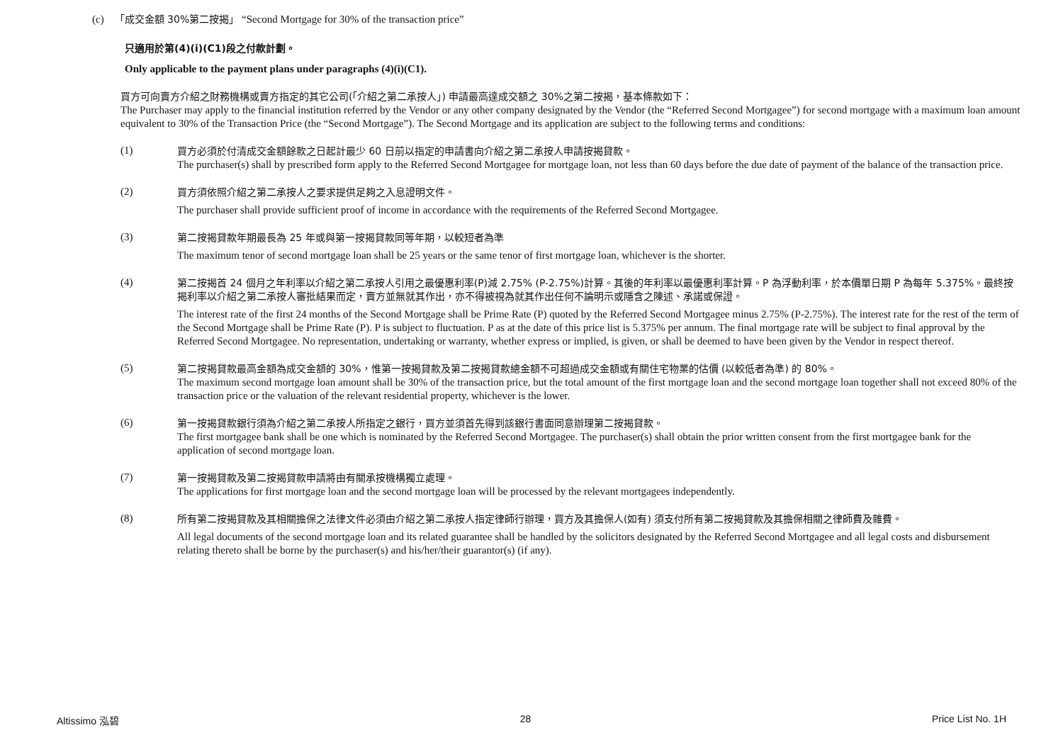(c) 「成交金額 30%第二按揭」 “Second Mortgage for 30% of the transaction price”
只適用於第(4)(i)(C1)段之付款計劃。
Only applicable to the payment plans under paragraphs (4)(i)(C1).
買方可向賣方介紹之財務機構或賣方指定的其它公司(「介紹之第二承按人」) 申請最高達成交額之 30%之第二按揭，基本條款如下：
The Purchaser may apply to the financial institution referred by the Vendor or any other company designated by the Vendor (the “Referred Second Mortgagee”) for second mortgage with a maximum loan amount equivalent to 30% of the Transaction Price (the “Second Mortgage”). The Second Mortgage and its application are subject to the following terms and conditions:
(1)
買方必須於付清成交金額餘款之日起計最少 60 日前以指定的申請書向介紹之第二承按人申請按揭貸款。
The purchaser(s) shall by prescribed form apply to the Referred Second Mortgagee for mortgage loan, not less than 60 days before the due date of payment of the balance of the transaction price.
(2)
買方須依照介紹之第二承按人之要求提供足夠之入息證明文件。
The purchaser shall provide sufficient proof of income in accordance with the requirements of the Referred Second Mortgagee.
(3)
第二按揭貸款年期最長為 25 年或與第一按揭貸款同等年期，以較短者為準
The maximum tenor of second mortgage loan shall be 25 years or the same tenor of first mortgage loan, whichever is the shorter.
(4)
第二按揭首 24 個月之年利率以介紹之第二承按人引用之最優惠利率(P)減 2.75% (P-2.75%)計算。其後的年利率以最優惠利率計算。P 為浮動利率，於本價單日期 P 為每年 5.375%。最終按揭利率以介紹之第二承按人審批結果而定，賣方並無就其作出，亦不得被視為就其作出任何不論明示或隱含之陳述、承諾或保證。
The interest rate of the first 24 months of the Second Mortgage shall be Prime Rate (P) quoted by the Referred Second Mortgagee minus 2.75% (P-2.75%). The interest rate for the rest of the term of the Second Mortgage shall be Prime Rate (P). P is subject to fluctuation. P as at the date of this price list is 5.375% per annum. The final mortgage rate will be subject to final approval by the Referred Second Mortgagee. No representation, undertaking or warranty, whether express or implied, is given, or shall be deemed to have been given by the Vendor in respect thereof.
(5)
第二按揭貸款最高金額為成交金額的 30%，惟第一按揭貸款及第二按揭貸款總金額不可超過成交金額或有關住宅物業的估價 (以較低者為準) 的 80%。
The maximum second mortgage loan amount shall be 30% of the transaction price, but the total amount of the first mortgage loan and the second mortgage loan together shall not exceed 80% of the transaction price or the valuation of the relevant residential property, whichever is the lower.
(6)
第一按揭貸款銀行須為介紹之第二承按人所指定之銀行，買方並須首先得到該銀行書面同意辦理第二按揭貸款。
The first mortgagee bank shall be one which is nominated by the Referred Second Mortgagee. The purchaser(s) shall obtain the prior written consent from the first mortgagee bank for the application of second mortgage loan.
(7)
第一按揭貸款及第二按揭貸款申請將由有關承按機構獨立處理。
The applications for first mortgage loan and the second mortgage loan will be processed by the relevant mortgagees independently.
(8)
所有第二按揭貸款及其相關擔保之法律文件必須由介紹之第二承按人指定律師行辦理，買方及其擔保人(如有) 須支付所有第二按揭貸款及其擔保相關之律師費及雜費。
All legal documents of the second mortgage loan and its related guarantee shall be handled by the solicitors designated by the Referred Second Mortgagee and all legal costs and disbursement relating thereto shall be borne by the purchaser(s) and his/her/their guarantor(s) (if any).
Altissimo 泓碧 28 Price List No. 1H